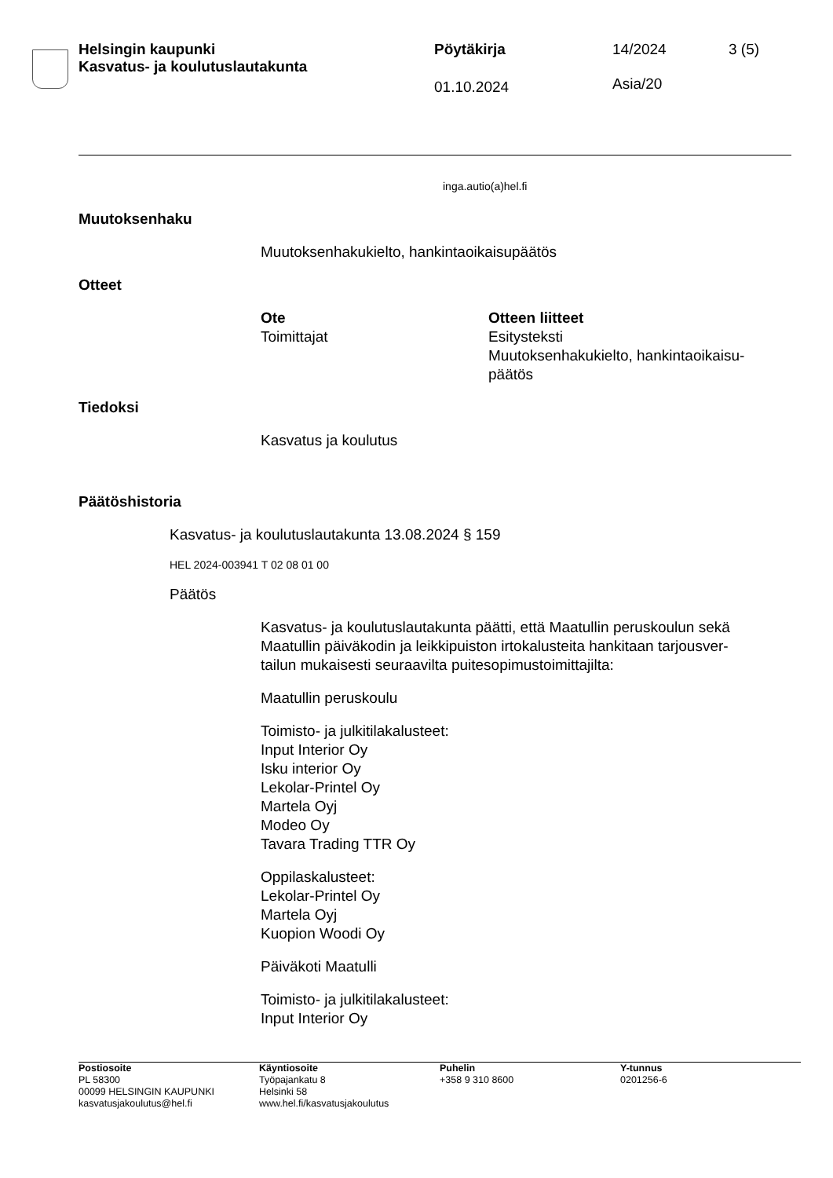Helsingin kaupunki
Kasvatus- ja koulutuslautakunta
Pöytäkirja 14/2024
Asia/20
3 (5)
01.10.2024
inga.autio(a)hel.fi
Muutoksenhaku
Muutoksenhakukielto, hankintaoikaisupäätös
Otteet
Ote
Toimittajat
Otteen liitteet
Esitysteksti
Muutoksenhakukielto, hankintaoikaisu-
päätös
Tiedoksi
Kasvatus ja koulutus
Päätöshistoria
Kasvatus- ja koulutuslautakunta 13.08.2024 § 159
HEL 2024-003941 T 02 08 01 00
Päätös
Kasvatus- ja koulutuslautakunta päätti, että Maatullin peruskoulun sekä Maatullin päiväkodin ja leikkipuiston irtokalusteita hankitaan tarjousver-
tailun mukaisesti seuraavilta puitesopimustoimittajilta:
Maatullin peruskoulu
Toimisto- ja julkitilakalusteet:
Input Interior Oy
Isku interior Oy
Lekolar-Printel Oy
Martela Oyj
Modeo Oy
Tavara Trading TTR Oy
Oppilaskalusteet:
Lekolar-Printel Oy
Martela Oyj
Kuopion Woodi Oy
Päiväkoti Maatulli
Toimisto- ja julkitilakalusteet:
Input Interior Oy
Postiosoite
PL 58300
00099 HELSINGIN KAUPUNKI
kasvatusjakoulutus@hel.fi
Käyntiosoite
Työpajankatu 8
Helsinki 58
www.hel.fi/kasvatusjakoulutus
Puhelin
+358 9 310 8600
Y-tunnus
0201256-6